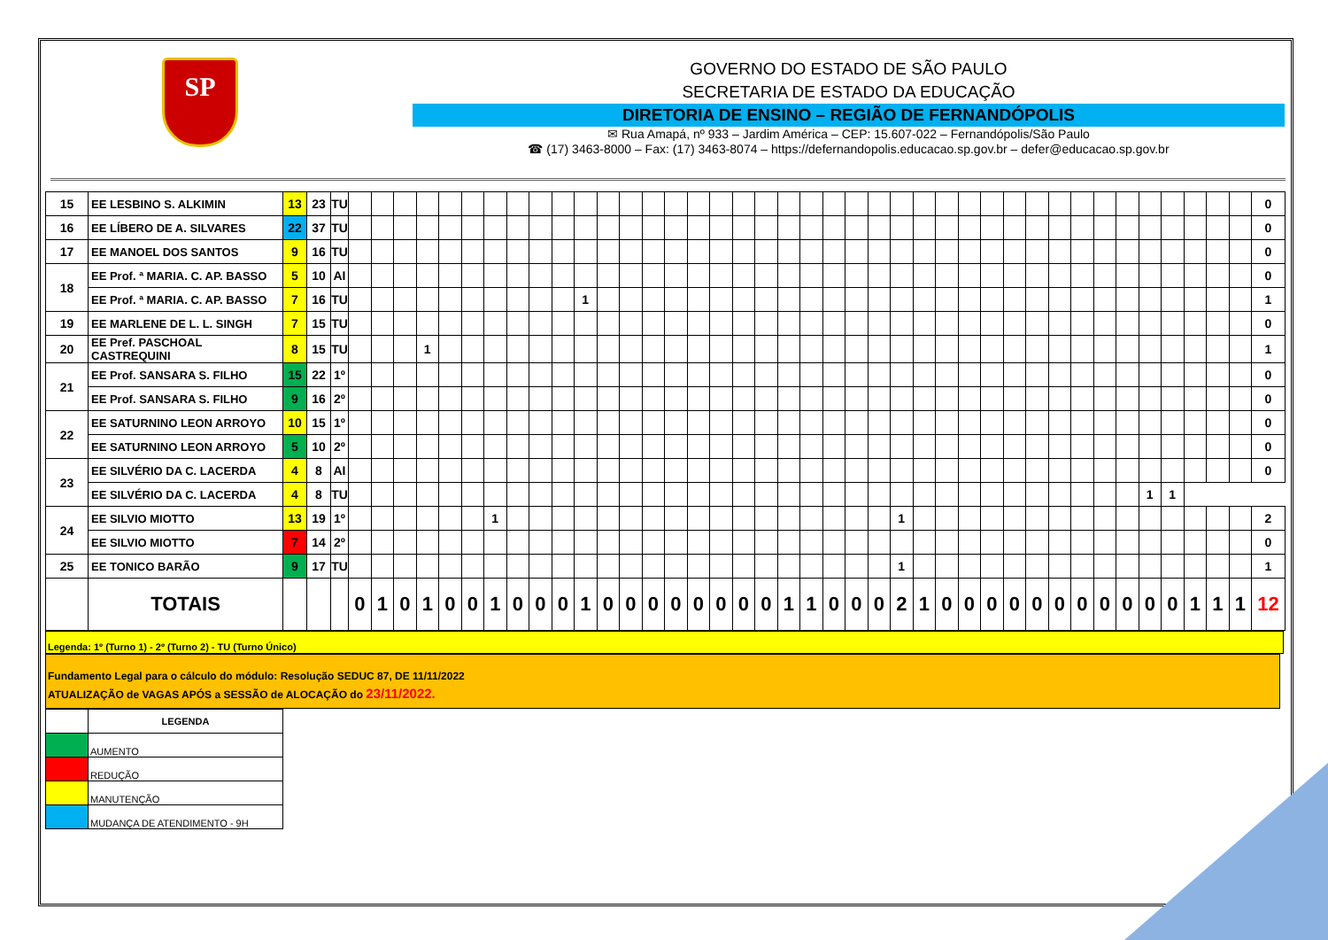SP
GOVERNO DO ESTADO DE SÃO PAULO
SECRETARIA DE ESTADO DA EDUCAÇÃO
DIRETORIA DE ENSINO – REGIÃO DE FERNANDÓPOLIS
✉ Rua Amapá, nº 933 – Jardim América – CEP: 15.607-022 – Fernandópolis/São Paulo
☎ (17) 3463-8000 – Fax: (17) 3463-8074 – https://defernandopolis.educacao.sp.gov.br – defer@educacao.sp.gov.br
| 15 | EE LESBINO S. ALKIMIN | 13 | 23 | TU | | | | | | | | | | | | | | | | | | | | | | | | | | | | | | | | | | | | | | | | | 0 |
| 16 | EE LÍBERO DE A. SILVARES | 22 | 37 | TU | | | | | | | | | | | | | | | | | | | | | | | | | | | | | | | | | | | | | | | | | 0 |
| 17 | EE MANOEL DOS SANTOS | 9 | 16 | TU | | | | | | | | | | | | | | | | | | | | | | | | | | | | | | | | | | | | | | | | | 0 |
| 18 | EE Prof. ª MARIA. C. AP. BASSO | 5 | 10 | AI | | | | | | | | | | | | | | | | | | | | | | | | | | | | | | | | | | | | | | | | | 0 |
| | EE Prof. ª MARIA. C. AP. BASSO | 7 | 16 | TU | | | | | | | | | | | 1 | | | | | | | | | | | | | | | | | | | | | | | | | | | | | | 1 |
| 19 | EE MARLENE DE L. L. SINGH | 7 | 15 | TU | | | | | | | | | | | | | | | | | | | | | | | | | | | | | | | | | | | | | | | | | 0 |
| 20 | EE Pref. PASCHOAL CASTREQUINI | 8 | 15 | TU | | | | 1 | | | | | | | | | | | | | | | | | | | | | | | | | | | | | | | | | | | | | 1 |
| 21 | EE Prof. SANSARA S. FILHO | 15 | 22 | 1º | | | | | | | | | | | | | | | | | | | | | | | | | | | | | | | | | | | | | | | | | 0 |
| | EE Prof. SANSARA S. FILHO | 9 | 16 | 2º | | | | | | | | | | | | | | | | | | | | | | | | | | | | | | | | | | | | | | | | | 0 |
| 22 | EE SATURNINO LEON ARROYO | 10 | 15 | 1º | | | | | | | | | | | | | | | | | | | | | | | | | | | | | | | | | | | | | | | | | 0 |
| | EE SATURNINO LEON ARROYO | 5 | 10 | 2º | | | | | | | | | | | | | | | | | | | | | | | | | | | | | | | | | | | | | | | | | 0 |
| 23 | EE SILVÉRIO DA C. LACERDA | 4 | 8 | AI | | | | | | | | | | | | | | | | | | | | | | | | | | | | | | | | | | | | | | | | | 0 |
| | EE SILVÉRIO DA C. LACERDA | 4 | 8 | TU | | | | | | | | | | | | | | | | | | | | | | | | | | | | | | | | | | | | 1 | 1 | | | | |
| 24 | EE SILVIO MIOTTO | 13 | 19 | 1º | | | | | | | 1 | | | | | | | | | | | | | | | | | | 1 | | | | | | | | | | | | | | | | 2 |
| | EE SILVIO MIOTTO | 7 | 14 | 2º | | | | | | | | | | | | | | | | | | | | | | | | | | | | | | | | | | | | | | | | | 0 |
| 25 | EE TONICO BARÃO | 9 | 17 | TU | | | | | | | | | | | | | | | | | | | | | | | | | 1 | | | | | | | | | | | | | | | | 1 |
| | TOTAIS | | | | 0 | 1 | 0 | 1 | 0 | 0 | 1 | 0 | 0 | 0 | 1 | 0 | 0 | 0 | 0 | 0 | 0 | 0 | 0 | 1 | 1 | 0 | 0 | 0 | 2 | 1 | 0 | 0 | 0 | 0 | 0 | 0 | 0 | 0 | 0 | 0 | 0 | 1 | 1 | 1 | 12 |
Legenda: 1º (Turno 1) - 2º (Turno 2) - TU (Turno Único)
Fundamento Legal para o cálculo do módulo: Resolução SEDUC 87, DE 11/11/2022
ATUALIZAÇÃO de VAGAS APÓS a SESSÃO de ALOCAÇÃO do 23/11/2022.
| | LEGENDA |
| | AUMENTO |
| | REDUÇÃO |
| | MANUTENÇÃO |
| | MUDANÇA DE ATENDIMENTO - 9H |